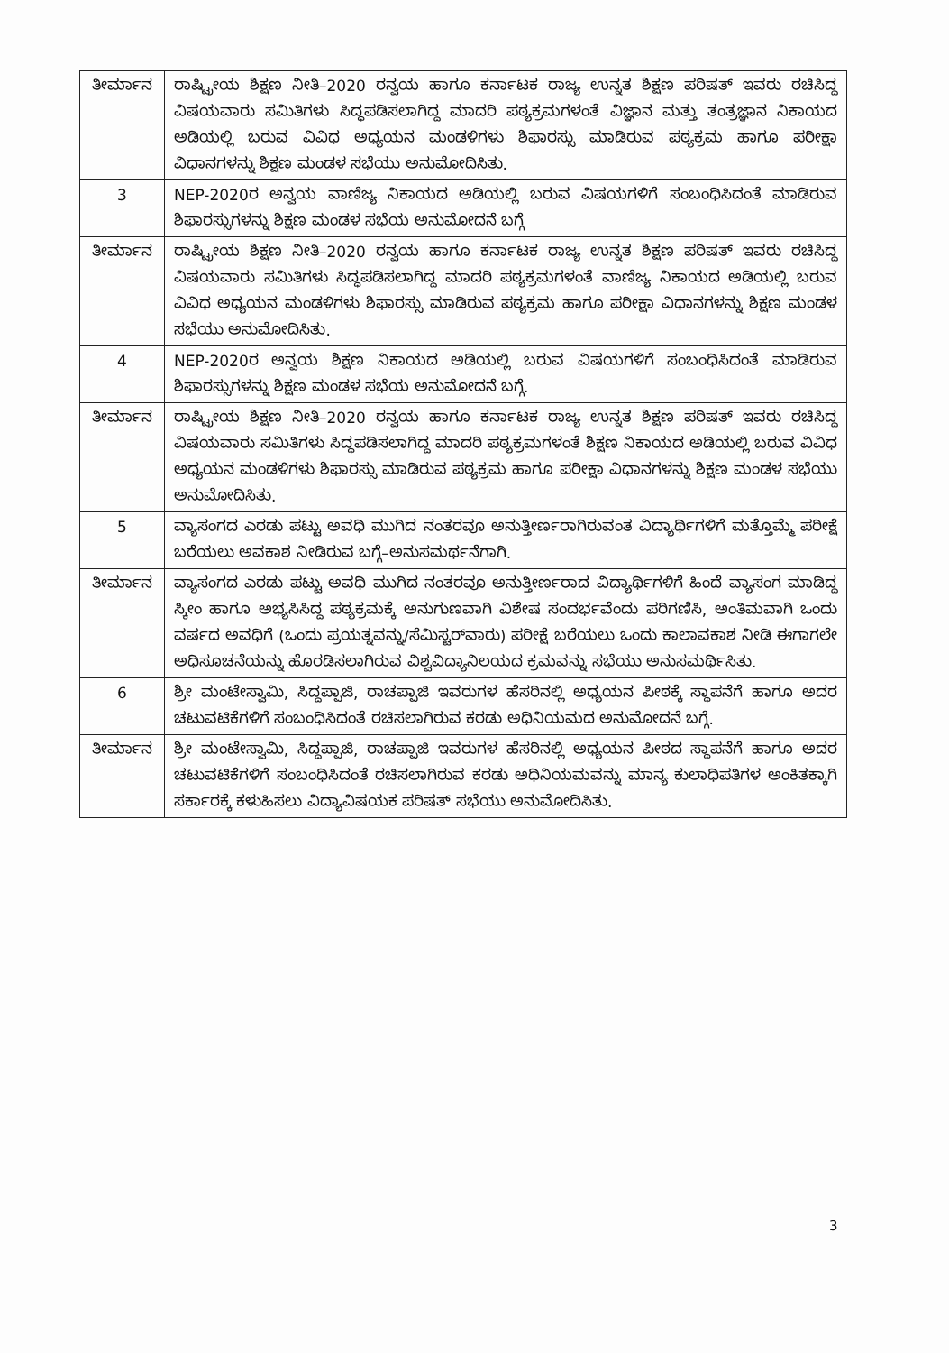| ತೀರ್ಮಾನ | ರಾಷ್ಟ್ರೀಯ ಶಿಕ್ಷಣ ನೀತಿ–2020 ರನ್ವಯ ಹಾಗೂ ಕರ್ನಾಟಕ ರಾಜ್ಯ ಉನ್ನತ ಶಿಕ್ಷಣ ಪರಿಷತ್ ಇವರು ರಚಿಸಿದ್ದ ವಿಷಯವಾರು ಸಮಿತಿಗಳು ಸಿದ್ಧಪಡಿಸಲಾಗಿದ್ದ ಮಾದರಿ ಪಠ್ಯಕ್ರಮಗಳಂತೆ ವಿಜ್ಞಾನ ಮತ್ತು ತಂತ್ರಜ್ಞಾನ ನಿಕಾಯದ ಅಡಿಯಲ್ಲಿ ಬರುವ ವಿವಿಧ ಅಧ್ಯಯನ ಮಂಡಳಿಗಳು ಶಿಫಾರಸ್ಸು ಮಾಡಿರುವ ಪಠ್ಯಕ್ರಮ ಹಾಗೂ ಪರೀಕ್ಷಾ ವಿಧಾನಗಳನ್ನು ಶಿಕ್ಷಣ ಮಂಡಳ ಸಭೆಯು ಅನುಮೋದಿಸಿತು. |
| 3 | NEP-2020ರ ಅನ್ವಯ ವಾಣಿಜ್ಯ ನಿಕಾಯದ ಅಡಿಯಲ್ಲಿ ಬರುವ ವಿಷಯಗಳಿಗೆ ಸಂಬಂಧಿಸಿದಂತೆ ಮಾಡಿರುವ ಶಿಫಾರಸ್ಸುಗಳನ್ನು ಶಿಕ್ಷಣ ಮಂಡಳ ಸಭೆಯ ಅನುಮೋದನೆ ಬಗ್ಗೆ |
| ತೀರ್ಮಾನ | ರಾಷ್ಟ್ರೀಯ ಶಿಕ್ಷಣ ನೀತಿ–2020 ರನ್ವಯ ಹಾಗೂ ಕರ್ನಾಟಕ ರಾಜ್ಯ ಉನ್ನತ ಶಿಕ್ಷಣ ಪರಿಷತ್ ಇವರು ರಚಿಸಿದ್ದ ವಿಷಯವಾರು ಸಮಿತಿಗಳು ಸಿದ್ಧಪಡಿಸಲಾಗಿದ್ದ ಮಾದರಿ ಪಠ್ಯಕ್ರಮಗಳಂತೆ ವಾಣಿಜ್ಯ ನಿಕಾಯದ ಅಡಿಯಲ್ಲಿ ಬರುವ ವಿವಿಧ ಅಧ್ಯಯನ ಮಂಡಳಿಗಳು ಶಿಫಾರಸ್ಸು ಮಾಡಿರುವ ಪಠ್ಯಕ್ರಮ ಹಾಗೂ ಪರೀಕ್ಷಾ ವಿಧಾನಗಳನ್ನು ಶಿಕ್ಷಣ ಮಂಡಳ ಸಭೆಯು ಅನುಮೋದಿಸಿತು. |
| 4 | NEP-2020ರ ಅನ್ವಯ ಶಿಕ್ಷಣ ನಿಕಾಯದ ಅಡಿಯಲ್ಲಿ ಬರುವ ವಿಷಯಗಳಿಗೆ ಸಂಬಂಧಿಸಿದಂತೆ ಮಾಡಿರುವ ಶಿಫಾರಸ್ಸುಗಳನ್ನು ಶಿಕ್ಷಣ ಮಂಡಳ ಸಭೆಯ ಅನುಮೋದನೆ ಬಗ್ಗೆ. |
| ತೀರ್ಮಾನ | ರಾಷ್ಟ್ರೀಯ ಶಿಕ್ಷಣ ನೀತಿ–2020 ರನ್ವಯ ಹಾಗೂ ಕರ್ನಾಟಕ ರಾಜ್ಯ ಉನ್ನತ ಶಿಕ್ಷಣ ಪರಿಷತ್ ಇವರು ರಚಿಸಿದ್ದ ವಿಷಯವಾರು ಸಮಿತಿಗಳು ಸಿದ್ಧಪಡಿಸಲಾಗಿದ್ದ ಮಾದರಿ ಪಠ್ಯಕ್ರಮಗಳಂತೆ ಶಿಕ್ಷಣ ನಿಕಾಯದ ಅಡಿಯಲ್ಲಿ ಬರುವ ವಿವಿಧ ಅಧ್ಯಯನ ಮಂಡಳಿಗಳು ಶಿಫಾರಸ್ಸು ಮಾಡಿರುವ ಪಠ್ಯಕ್ರಮ ಹಾಗೂ ಪರೀಕ್ಷಾ ವಿಧಾನಗಳನ್ನು ಶಿಕ್ಷಣ ಮಂಡಳ ಸಭೆಯು ಅನುಮೋದಿಸಿತು. |
| 5 | ವ್ಯಾಸಂಗದ ಎರಡು ಪಟ್ಟು ಅವಧಿ ಮುಗಿದ ನಂತರವೂ ಅನುತ್ತೀರ್ಣರಾಗಿರುವಂತ ವಿದ್ಯಾರ್ಥಿಗಳಿಗೆ ಮತ್ತೊಮ್ಮೆ ಪರೀಕ್ಷೆ ಬರೆಯಲು ಅವಕಾಶ ನೀಡಿರುವ ಬಗ್ಗೆ–ಅನುಸಮರ್ಥನೆಗಾಗಿ. |
| ತೀರ್ಮಾನ | ವ್ಯಾಸಂಗದ ಎರಡು ಪಟ್ಟು ಅವಧಿ ಮುಗಿದ ನಂತರವೂ ಅನುತ್ತೀರ್ಣರಾದ ವಿದ್ಯಾರ್ಥಿಗಳಿಗೆ ಹಿಂದೆ ವ್ಯಾಸಂಗ ಮಾಡಿದ್ದ ಸ್ಕೀಂ ಹಾಗೂ ಅಭ್ಯಸಿಸಿದ್ದ ಪಠ್ಯಕ್ರಮಕ್ಕೆ ಅನುಗುಣವಾಗಿ ವಿಶೇಷ ಸಂದರ್ಭವೆಂದು ಪರಿಗಣಿಸಿ, ಅಂತಿಮವಾಗಿ ಒಂದು ವರ್ಷದ ಅವಧಿಗೆ (ಒಂದು ಪ್ರಯತ್ನವನ್ನು/ಸೆಮಿಸ್ಟರ್‌ವಾರು) ಪರೀಕ್ಷೆ ಬರೆಯಲು ಒಂದು ಕಾಲಾವಕಾಶ ನೀಡಿ ಈಗಾಗಲೇ ಅಧಿಸೂಚನೆಯನ್ನು ಹೊರಡಿಸಲಾಗಿರುವ ವಿಶ್ವವಿದ್ಯಾನಿಲಯದ ಕ್ರಮವನ್ನು ಸಭೆಯು ಅನುಸಮರ್ಥಿಸಿತು. |
| 6 | ಶ್ರೀ ಮಂಟೇಸ್ವಾಮಿ, ಸಿದ್ದಪ್ಪಾಜಿ, ರಾಚಪ್ಪಾಜಿ ಇವರುಗಳ ಹೆಸರಿನಲ್ಲಿ ಅಧ್ಯಯನ ಪೀಠಕ್ಕೆ ಸ್ಥಾಪನೆಗೆ ಹಾಗೂ ಅದರ ಚಟುವಟಿಕೆಗಳಿಗೆ ಸಂಬಂಧಿಸಿದಂತೆ ರಚಿಸಲಾಗಿರುವ ಕರಡು ಅಧಿನಿಯಮದ ಅನುಮೋದನೆ ಬಗ್ಗೆ. |
| ತೀರ್ಮಾನ | ಶ್ರೀ ಮಂಟೇಸ್ವಾಮಿ, ಸಿದ್ದಪ್ಪಾಜಿ, ರಾಚಪ್ಪಾಜಿ ಇವರುಗಳ ಹೆಸರಿನಲ್ಲಿ ಅಧ್ಯಯನ ಪೀಠದ ಸ್ಥಾಪನೆಗೆ ಹಾಗೂ ಅದರ ಚಟುವಟಿಕೆಗಳಿಗೆ ಸಂಬಂಧಿಸಿದಂತೆ ರಚಿಸಲಾಗಿರುವ ಕರಡು ಅಧಿನಿಯಮವನ್ನು ಮಾನ್ಯ ಕುಲಾಧಿಪತಿಗಳ ಅಂಕಿತಕ್ಕಾಗಿ ಸರ್ಕಾರಕ್ಕೆ ಕಳುಹಿಸಲು ವಿದ್ಯಾವಿಷಯಕ ಪರಿಷತ್ ಸಭೆಯು ಅನುಮೋದಿಸಿತು. |
3